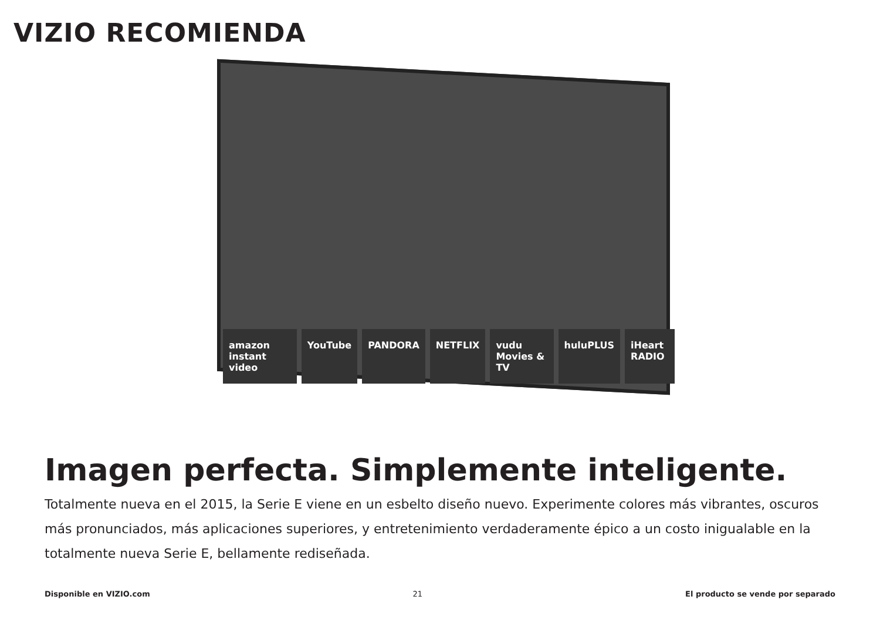VIZIO RECOMIENDA
amazon instant video YouTube PANDORA NETFLIX vudu Movies & TV huluPLUS iHeart RADIO
Imagen perfecta. Simplemente inteligente.
Totalmente nueva en el 2015, la Serie E viene en un esbelto diseño nuevo. Experimente colores más vibrantes, oscuros más pronunciados, más aplicaciones superiores, y entretenimiento verdaderamente épico a un costo inigualable en la totalmente nueva Serie E, bellamente rediseñada.
Disponible en VIZIO.com 21 El producto se vende por separado